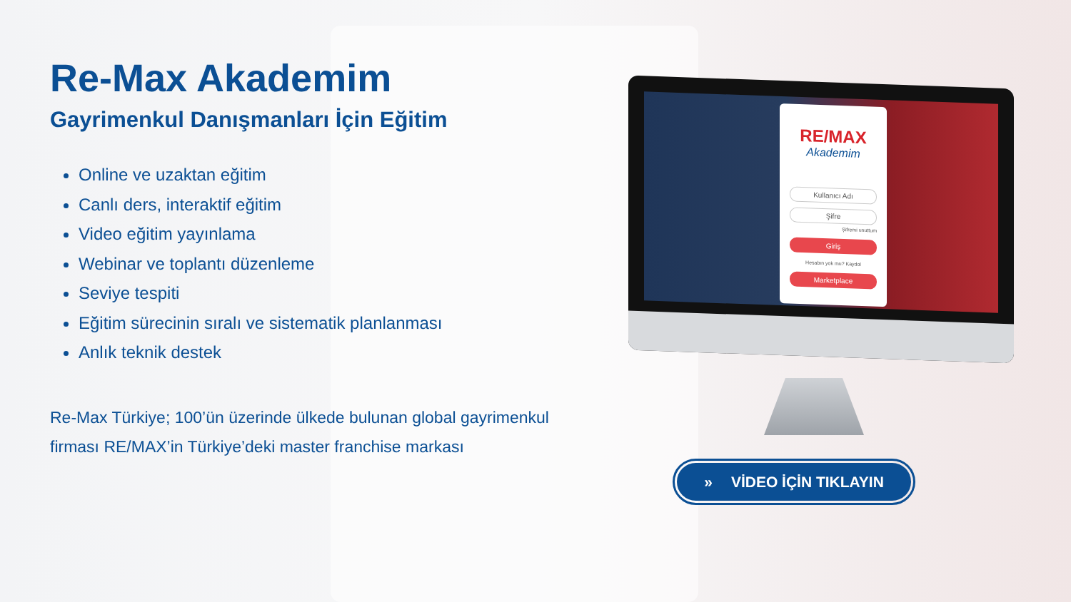Re-Max Akademim
Gayrimenkul Danışmanları İçin Eğitim
Online ve uzaktan eğitim
Canlı ders, interaktif eğitim
Video eğitim yayınlama
Webinar ve toplantı düzenleme
Seviye tespiti
Eğitim sürecinin sıralı ve sistematik planlanması
Anlık teknik destek
Re-Max Türkiye; 100’ün üzerinde ülkede bulunan global gayrimenkul firması RE/MAX’in Türkiye’deki master franchise markası
RE/MAX
Akademim
Kullanıcı Adı
Şifre
Şifremi unuttum
Giriş
Hesabın yok mu? Kaydol
Marketplace
» VİDEO İÇİN TIKLAYIN